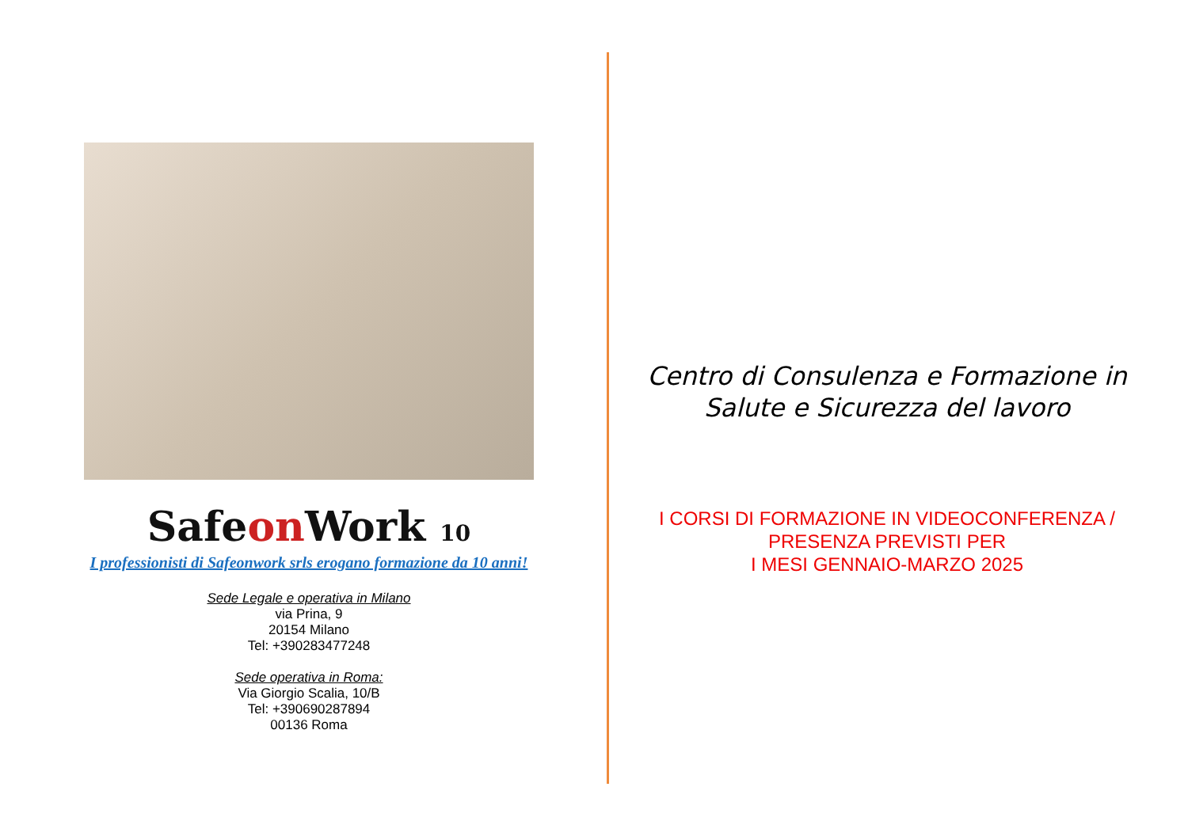Safeon Work 10
I professionisti di Safeonwork srls erogano formazione da 10 anni!
Sede Legale e operativa in Milano
via Prina, 9
20154 Milano
Tel: +390283477248
Sede operativa in Roma:
Via Giorgio Scalia, 10/B
Tel: +390690287894
00136 Roma
Centro di Consulenza e Formazione in Salute e Sicurezza del lavoro
I CORSI DI FORMAZIONE IN VIDEOCONFERENZA / PRESENZA PREVISTI PER
I MESI GENNAIO-MARZO 2025